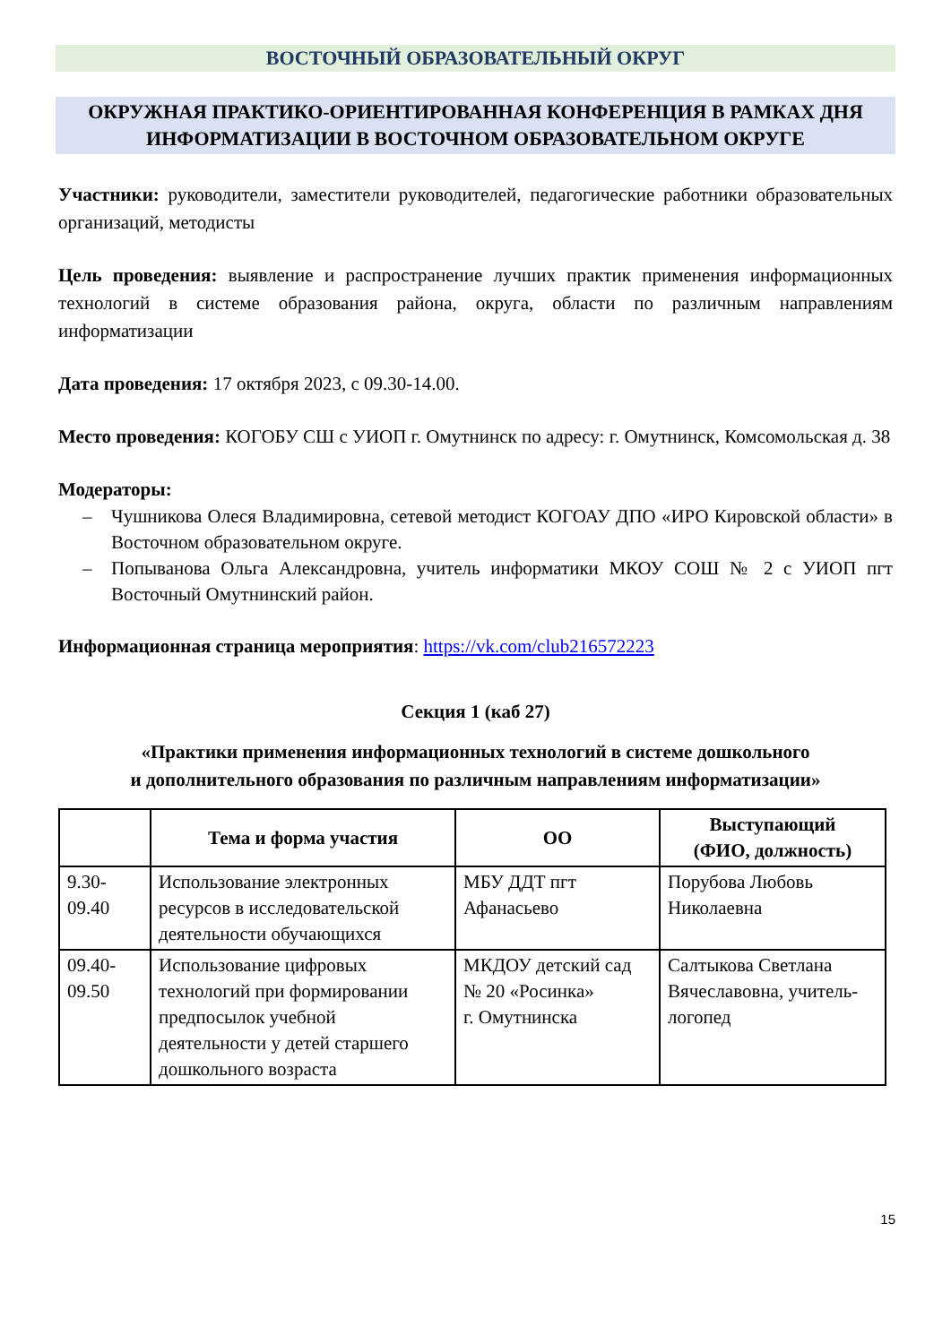ВОСТОЧНЫЙ ОБРАЗОВАТЕЛЬНЫЙ ОКРУГ
ОКРУЖНАЯ ПРАКТИКО-ОРИЕНТИРОВАННАЯ КОНФЕРЕНЦИЯ В РАМКАХ ДНЯ ИНФОРМАТИЗАЦИИ В ВОСТОЧНОМ ОБРАЗОВАТЕЛЬНОМ ОКРУГЕ
Участники: руководители, заместители руководителей, педагогические работники образовательных организаций, методисты
Цель проведения: выявление и распространение лучших практик применения информационных технологий в системе образования района, округа, области по различным направлениям информатизации
Дата проведения: 17 октября 2023, с 09.30-14.00.
Место проведения: КОГОБУ СШ с УИОП г. Омутнинск по адресу: г. Омутнинск, Комсомольская д. 38
Модераторы:
– Чушникова Олеся Владимировна, сетевой методист КОГОАУ ДПО «ИРО Кировской области» в Восточном образовательном округе.
– Попыванова Ольга Александровна, учитель информатики МКОУ СОШ № 2 с УИОП пгт Восточный Омутнинский район.
Информационная страница мероприятия: https://vk.com/club216572223
Секция 1 (каб 27)
«Практики применения информационных технологий в системе дошкольного
и дополнительного образования по различным направлениям информатизации»
| | Тема и форма участия | ОО | Выступающий (ФИО, должность) |
| --- | --- | --- | --- |
| 9.30- 09.40 | Использование электронных ресурсов в исследовательской деятельности обучающихся | МБУ ДДТ пгт Афанасьево | Порубова Любовь Николаевна |
| 09.40- 09.50 | Использование цифровых технологий при формировании предпосылок учебной деятельности у детей старшего дошкольного возраста | МКДОУ детский сад № 20 «Росинка» г. Омутнинска | Салтыкова Светлана Вячеславовна, учитель-логопед |
15